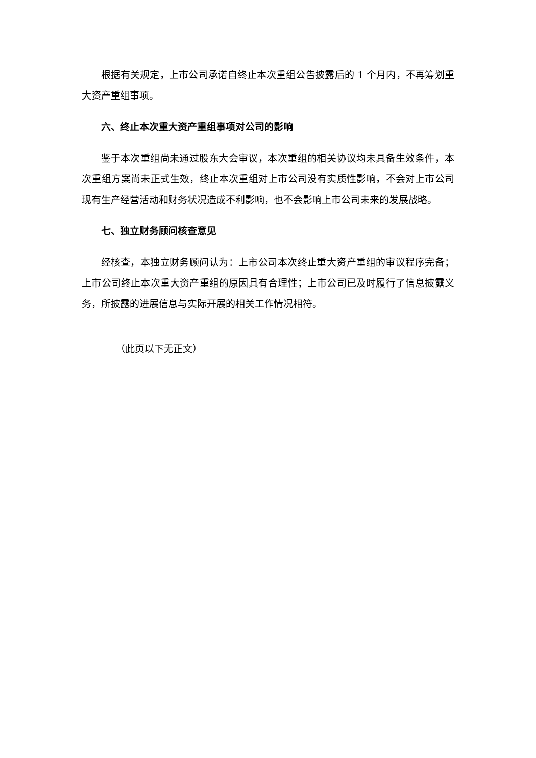根据有关规定，上市公司承诺自终止本次重组公告披露后的 1 个月内，不再筹划重大资产重组事项。
六、终止本次重大资产重组事项对公司的影响
鉴于本次重组尚未通过股东大会审议，本次重组的相关协议均未具备生效条件，本次重组方案尚未正式生效，终止本次重组对上市公司没有实质性影响，不会对上市公司现有生产经营活动和财务状况造成不利影响，也不会影响上市公司未来的发展战略。
七、独立财务顾问核查意见
经核查，本独立财务顾问认为：上市公司本次终止重大资产重组的审议程序完备；上市公司终止本次重大资产重组的原因具有合理性；上市公司已及时履行了信息披露义务，所披露的进展信息与实际开展的相关工作情况相符。
（此页以下无正文）